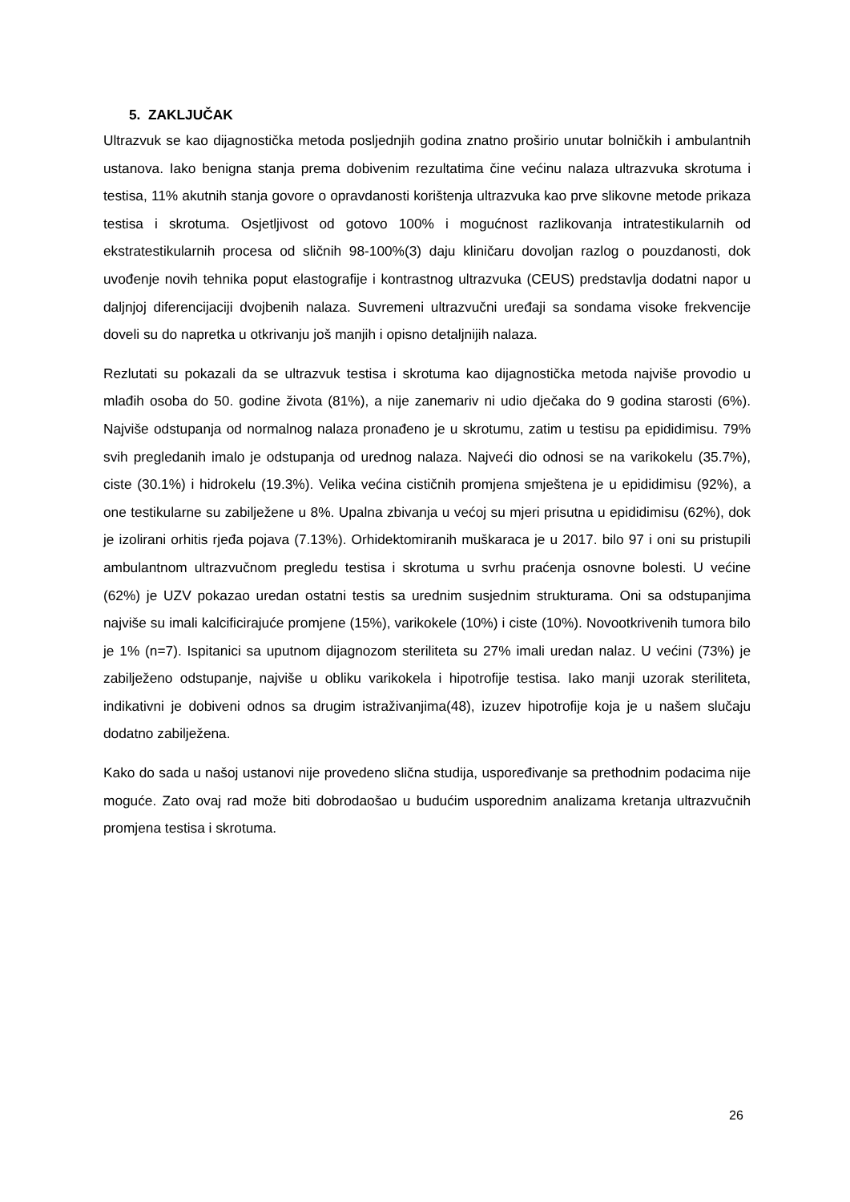5. ZAKLJUČAK
Ultrazvuk se kao dijagnostička metoda posljednjih godina znatno proširio unutar bolničkih i ambulantnih ustanova. Iako benigna stanja prema dobivenim rezultatima čine većinu nalaza ultrazvuka skrotuma i testisa, 11% akutnih stanja govore o opravdanosti korištenja ultrazvuka kao prve slikovne metode prikaza testisa i skrotuma. Osjetljivost od gotovo 100% i mogućnost razlikovanja intratestikularnih od ekstratestikularnih procesa od sličnih 98-100%(3) daju kliničaru dovoljan razlog o pouzdanosti, dok uvođenje novih tehnika poput elastografije i kontrastnog ultrazvuka (CEUS) predstavlja dodatni napor u daljnjoj diferencijaciji dvojbenih nalaza. Suvremeni ultrazvučni uređaji sa sondama visoke frekvencije doveli su do napretka u otkrivanju još manjih i opisno detaljnijih nalaza.
Rezlutati su pokazali da se ultrazvuk testisa i skrotuma kao dijagnostička metoda najviše provodio u mlađih osoba do 50. godine života (81%), a nije zanemariv ni udio dječaka do 9 godina starosti (6%). Najviše odstupanja od normalnog nalaza pronađeno je u skrotumu, zatim u testisu pa epididimisu. 79% svih pregledanih imalo je odstupanja od urednog nalaza. Najveći dio odnosi se na varikokelu (35.7%), ciste (30.1%) i hidrokelu (19.3%). Velika većina cističnih promjena smještena je u epididimisu (92%), a one testikularne su zabilježene u 8%. Upalna zbivanja u većoj su mjeri prisutna u epididimisu (62%), dok je izolirani orhitis rjeđa pojava (7.13%). Orhidektomiranih muškaraca je u 2017. bilo 97 i oni su pristupili ambulantnom ultrazvučnom pregledu testisa i skrotuma u svrhu praćenja osnovne bolesti. U većine (62%) je UZV pokazao uredan ostatni testis sa urednim susjednim strukturama. Oni sa odstupanjima najviše su imali kalcificirajuće promjene (15%), varikokele (10%) i ciste (10%). Novootkrivenih tumora bilo je 1% (n=7). Ispitanici sa uputnom dijagnozom steriliteta su 27% imali uredan nalaz. U većini (73%) je zabilježeno odstupanje, najviše u obliku varikokela i hipotrofije testisa. Iako manji uzorak steriliteta, indikativni je dobiveni odnos sa drugim istraživanjima(48), izuzev hipotrofije koja je u našem slučaju dodatno zabilježena.
Kako do sada u našoj ustanovi nije provedeno slična studija, uspoređivanje sa prethodnim podacima nije moguće. Zato ovaj rad može biti dobrodaošao u budućim usporednim analizama kretanja ultrazvučnih promjena testisa i skrotuma.
26